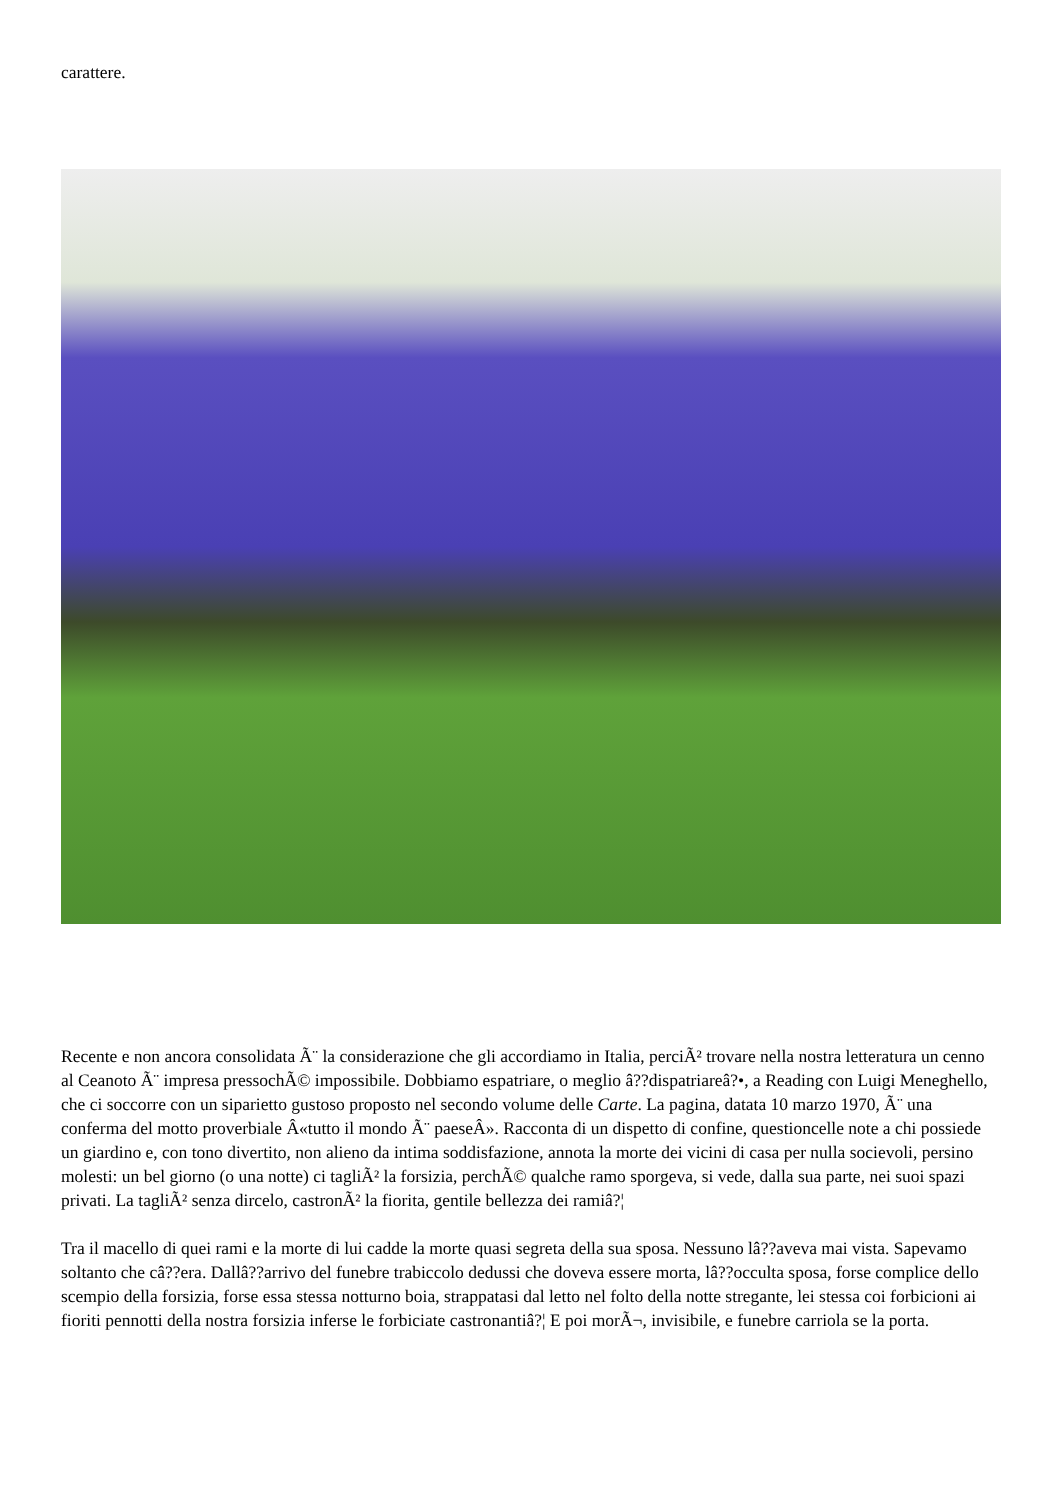carattere.
Recente e non ancora consolidata Ã¨ la considerazione che gli accordiamo in Italia, perciÃ² trovare nella nostra letteratura un cenno al Ceanoto Ã¨ impresa pressochÃ© impossibile. Dobbiamo espatriare, o meglio â??dispatriareâ?•, a Reading con Luigi Meneghello, che ci soccorre con un siparietto gustoso proposto nel secondo volume delle Carte. La pagina, datata 10 marzo 1970, Ã¨ una conferma del motto proverbiale Â«tutto il mondo Ã¨ paeseÂ». Racconta di un dispetto di confine, questioncelle note a chi possiede un giardino e, con tono divertito, non alieno da intima soddisfazione, annota la morte dei vicini di casa per nulla socievoli, persino molesti: un bel giorno (o una notte) ci tagliÃ² la forsizia, perchÃ© qualche ramo sporgeva, si vede, dalla sua parte, nei suoi spazi privati. La tagliÃ² senza dircelo, castronÃ² la fiorita, gentile bellezza dei ramiâ?¦
Tra il macello di quei rami e la morte di lui cadde la morte quasi segreta della sua sposa. Nessuno lâ??aveva mai vista. Sapevamo soltanto che câ??era. Dallâ??arrivo del funebre trabiccolo dedussi che doveva essere morta, lâ??occulta sposa, forse complice dello scempio della forsizia, forse essa stessa notturno boia, strappatasi dal letto nel folto della notte stregante, lei stessa coi forbicioni ai fioriti pennotti della nostra forsizia inferse le forbiciate castronantiâ?¦ E poi morÃ¬, invisibile, e funebre carriola se la porta.